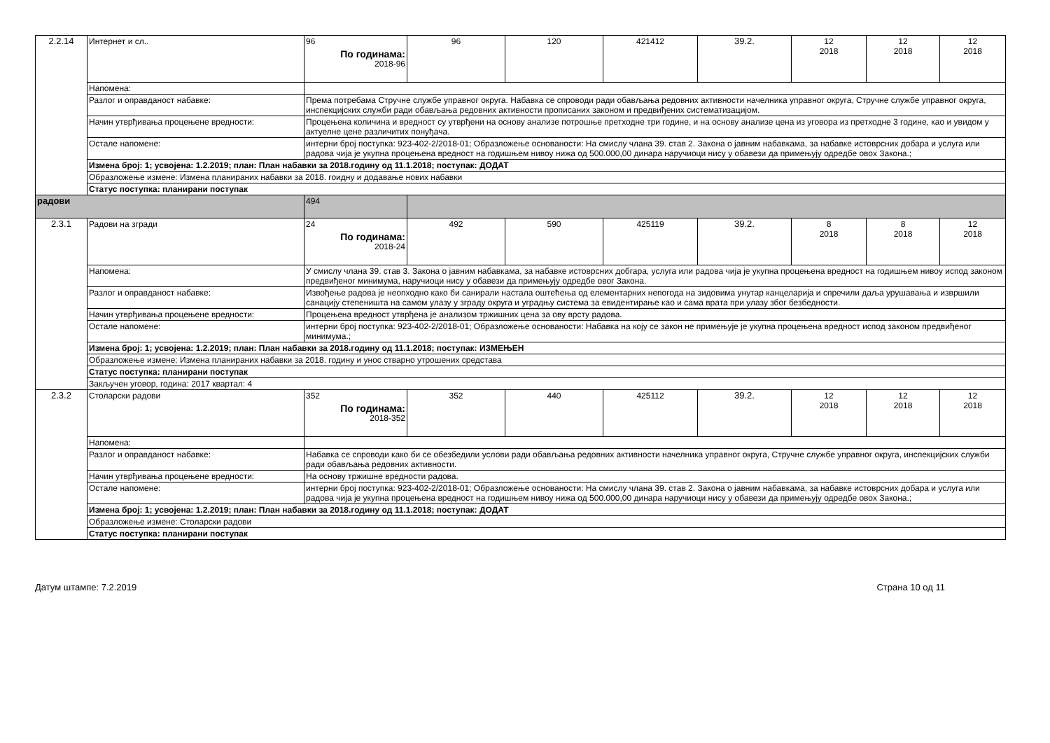| 2.2.14 | Интернет и сл.. | 96 По годинама: 2018-96 | 96 | 120 | 421412 | 39.2. | 12 2018 | 12 2018 | 12 2018 |
| | Напомена: | | | | | | | | |
| | Разлог и оправданост набавке: | Према потребама Стручне службе управног округа. Набавка се спроводи ради обављања редовних активности начелника управног округа, Стручне службе управног округа, инспекцијских служби ради обављања редовних активности прописаних законом и предвиђених систематизацијом. | | | | | | | |
| | Начин утврђивања процењене вредности: | Процењена количина и вредност су утврђени на основу анализе потрошње претходне три године, и на основу анализе цена из уговора из претходне 3 године, као и увидом у актуелне цене различитих понуђача. | | | | | | | |
| | Остале напомене: | интерни број поступка: 923-402-2/2018-01; Образложење основаности: На смислу члана 39. став 2. Закона о јавним набавкама, за набавке истоврсних добара и услуга или радова чија је укупна процењена вредност на годишњем нивоу нижа од 500.000,00 динара наручиоци нису у обавези да примењују одредбе овох Закона.; | | | | | | | |
| | Измена број: 1; усвојена: 1.2.2019; план: План набавки за 2018.годину од 11.1.2018; поступак: ДОДАТ | | | | | | | | |
| | Образложење измене: Измена планираних набавки за 2018. гоидну и додавање нових набавки | | | | | | | | |
| | Статус поступка: планирани поступак | | | | | | | | |
| радови | | 494 | | | | | | | |
| 2.3.1 | Радови на згради | 24 По годинама: 2018-24 | 492 | 590 | 425119 | 39.2. | 8 2018 | 8 2018 | 12 2018 |
| | Напомена: | У смислу члана 39. став 3. Закона о јавним набавкама, за набавке истоврсних добгара, услуга или радова чија је укупна процењена вредност на годишњем нивоу испод законом предвиђеног минимума, наручиоци нису у обавези да примењују одредбе овог Закона. | | | | | | | |
| | Разлог и оправданост набавке: | Извођење радова је неопходно како би санирали настала оштећења од елементарних непогода на зидовима унутар канцеларија и спречили даља урушавања и извршили санацију степеништа на самом улазу у зграду округа и уградњу система за евидентирање као и сама врата при улазу због безбедности. | | | | | | | |
| | Начин утврђивања процењене вредности: | Процењена вредност утврђена је анализом тржишних цена за ову врсту радова. | | | | | | | |
| | Остале напомене: | интерни број поступка: 923-402-2/2018-01; Образложење основаности: Набавка на коју се закон не примењује је укупна процењена вредност испод законом предвиђеног минимума.; | | | | | | | |
| | Измена број: 1; усвојена: 1.2.2019; план: План набавки за 2018.годину од 11.1.2018; поступак: ИЗМЕЊЕН | | | | | | | | |
| | Образложење измене: Измена планираних набавки за 2018. годину и унос стварно утрошених средстава | | | | | | | | |
| | Статус поступка: планирани поступак | | | | | | | | |
| | Закључен уговор, година: 2017 квартал: 4 | | | | | | | | |
| 2.3.2 | Столарски радови | 352 По годинама: 2018-352 | 352 | 440 | 425112 | 39.2. | 12 2018 | 12 2018 | 12 2018 |
| | Напомена: | | | | | | | | |
| | Разлог и оправданост набавке: | Набавка се спроводи како би се обезбедили услови ради обављања редовних активности начелника управног округа, Стручне службе управног округа, инспекцијских служби ради обављања редовних активности. | | | | | | | |
| | Начин утврђивања процењене вредности: | На основу тржишне вредности радова. | | | | | | | |
| | Остале напомене: | интерни број поступка: 923-402-2/2018-01; Образложење основаности: На смислу члана 39. став 2. Закона о јавним набавкама, за набавке истоврсних добара и услуга или радова чија је укупна процењена вредност на годишњем нивоу нижа од 500.000,00 динара наручиоци нису у обавези да примењују одредбе овох Закона.; | | | | | | | |
| | Измена број: 1; усвојена: 1.2.2019; план: План набавки за 2018.годину од 11.1.2018; поступак: ДОДАТ | | | | | | | | |
| | Образложење измене: Столарски радови | | | | | | | | |
| | Статус поступка: планирани поступак | | | | | | | | |
Датум штампе: 7.2.2019 Страна 10 од 11